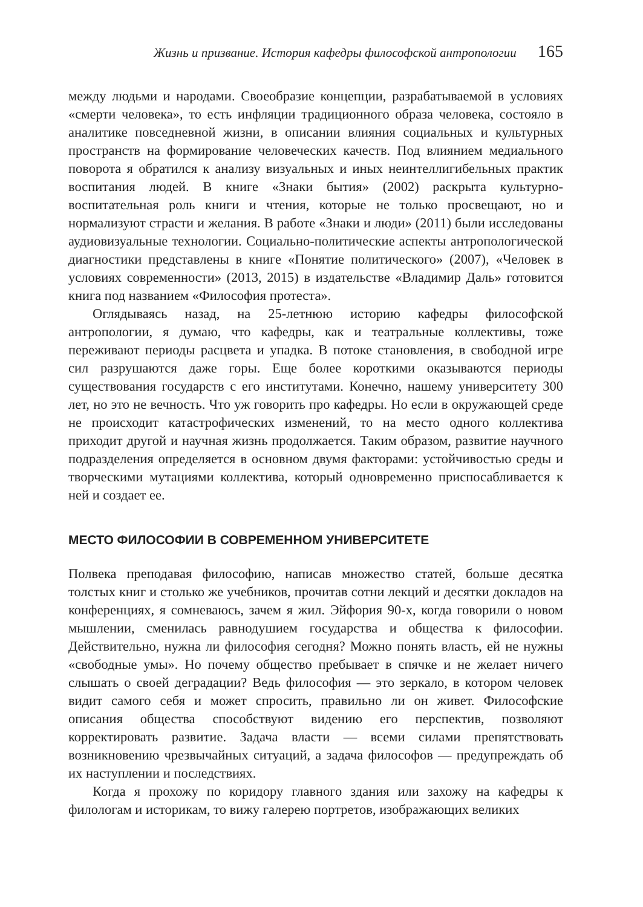Жизнь и призвание. История кафедры философской антропологии 165
между людьми и народами. Своеобразие концепции, разрабатываемой в условиях «смерти человека», то есть инфляции традиционного образа человека, состояло в аналитике повседневной жизни, в описании влияния социальных и культурных пространств на формирование человеческих качеств. Под влиянием медиального поворота я обратился к анализу визуальных и иных неинтеллигибельных практик воспитания людей. В книге «Знаки бытия» (2002) раскрыта культурно-воспитательная роль книги и чтения, которые не только просвещают, но и нормализуют страсти и желания. В работе «Знаки и люди» (2011) были исследованы аудиовизуальные технологии. Социально-политические аспекты антропологической диагностики представлены в книге «Понятие политического» (2007), «Человек в условиях современности» (2013, 2015) в издательстве «Владимир Даль» готовится книга под названием «Философия протеста».
Оглядываясь назад, на 25-летнюю историю кафедры философской антропологии, я думаю, что кафедры, как и театральные коллективы, тоже переживают периоды расцвета и упадка. В потоке становления, в свободной игре сил разрушаются даже горы. Еще более короткими оказываются периоды существования государств с его институтами. Конечно, нашему университету 300 лет, но это не вечность. Что уж говорить про кафедры. Но если в окружающей среде не происходит катастрофических изменений, то на место одного коллектива приходит другой и научная жизнь продолжается. Таким образом, развитие научного подразделения определяется в основном двумя факторами: устойчивостью среды и творческими мутациями коллектива, который одновременно приспосабливается к ней и создает ее.
МЕСТО ФИЛОСОФИИ В СОВРЕМЕННОМ УНИВЕРСИТЕТЕ
Полвека преподавая философию, написав множество статей, больше десятка толстых книг и столько же учебников, прочитав сотни лекций и десятки докладов на конференциях, я сомневаюсь, зачем я жил. Эйфория 90-х, когда говорили о новом мышлении, сменилась равнодушием государства и общества к философии. Действительно, нужна ли философия сегодня? Можно понять власть, ей не нужны «свободные умы». Но почему общество пребывает в спячке и не желает ничего слышать о своей деградации? Ведь философия — это зеркало, в котором человек видит самого себя и может спросить, правильно ли он живет. Философские описания общества способствуют видению его перспектив, позволяют корректировать развитие. Задача власти — всеми силами препятствовать возникновению чрезвычайных ситуаций, а задача философов — предупреждать об их наступлении и последствиях.
Когда я прохожу по коридору главного здания или захожу на кафедры к филологам и историкам, то вижу галерею портретов, изображающих великих